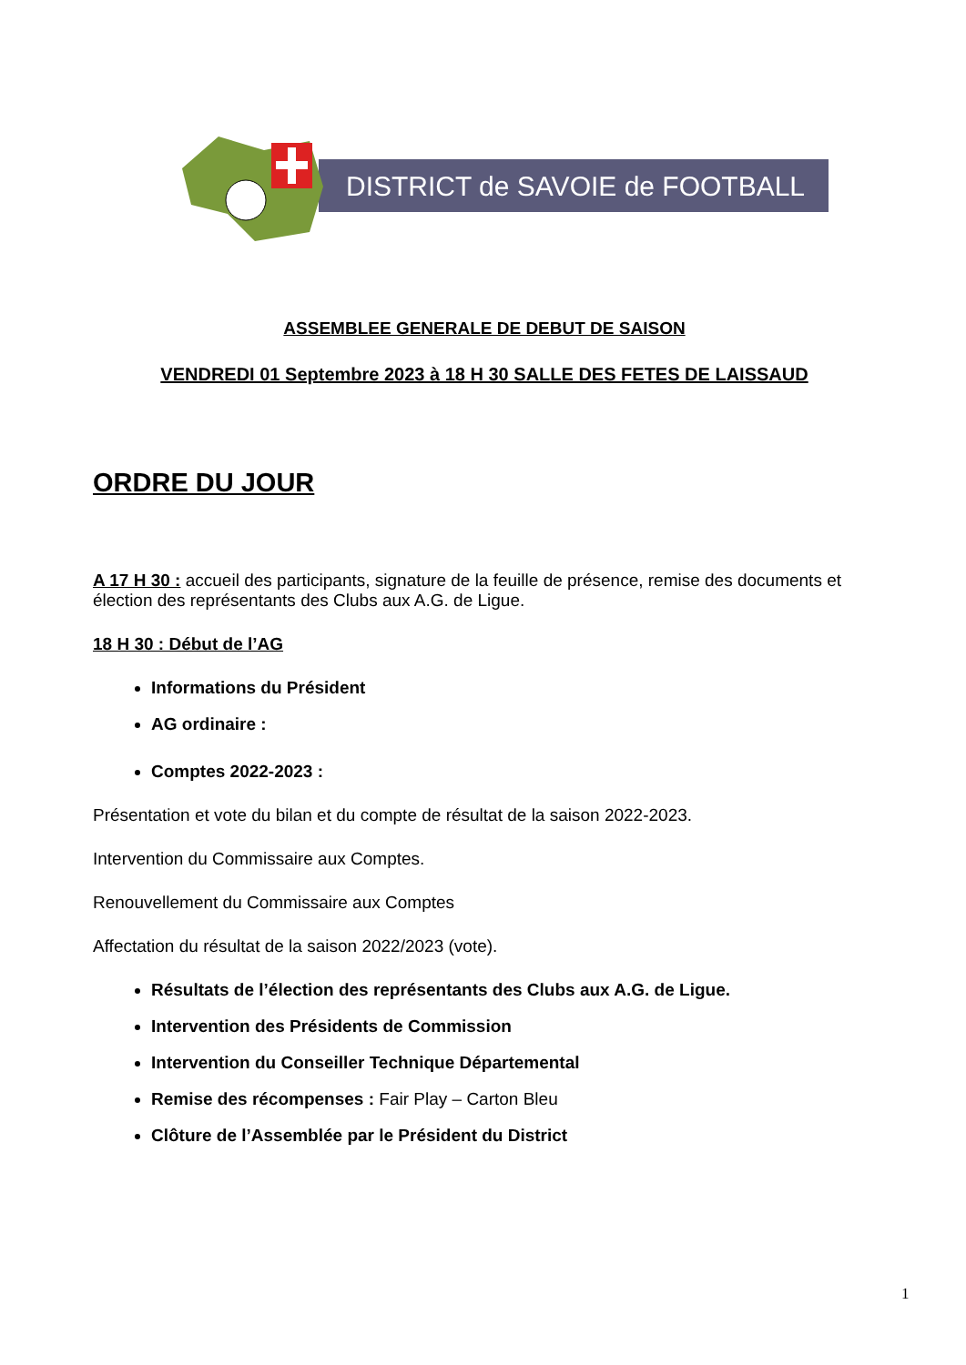DISTRICT de SAVOIE de FOOTBALL
ASSEMBLEE GENERALE DE DEBUT DE SAISON
VENDREDI 01 Septembre 2023 à 18 H 30 SALLE DES FETES DE LAISSAUD
ORDRE DU JOUR
A 17 H 30 : accueil des participants, signature de la feuille de présence, remise des documents et élection des représentants des Clubs aux A.G. de Ligue.
18 H 30 : Début de l’AG
Informations du Président
AG ordinaire :
Comptes 2022-2023 :
Présentation et vote du bilan et du compte de résultat de la saison 2022-2023.
Intervention du Commissaire aux Comptes.
Renouvellement du Commissaire aux Comptes
Affectation du résultat de la saison 2022/2023 (vote).
Résultats de l’élection des représentants des Clubs aux A.G. de Ligue.
Intervention des Présidents de Commission
Intervention du Conseiller Technique Départemental
Remise des récompenses : Fair Play – Carton Bleu
Clôture de l’Assemblée par le Président du District
1